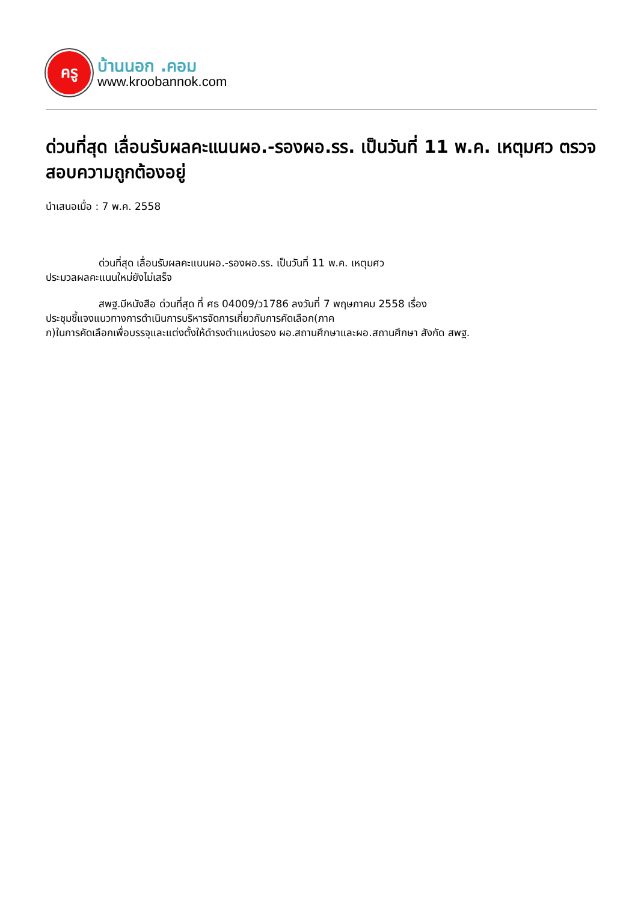ครู
บ้านนอก .คอม
www.kroobannok.com
ด่วนที่สุด เลื่อนรับผลคะแนนผอ.-รองผอ.รร. เป็นวันที่ 11 พ.ค. เหตุมศว ตรวจสอบความถูกต้องอยู่
นำเสนอเมื่อ : 7 พ.ค. 2558
ด่วนที่สุด เลื่อนรับผลคะแนนผอ.-รองผอ.รร. เป็นวันที่ 11 พ.ค. เหตุมศว
ประมวลผลคะแนนใหม่ยังไม่เสร็จ
สพฐ.มีหนังสือ ด่วนที่สุด ที่ ศธ 04009/ว1786 ลงวันที่ 7 พฤษภาคม 2558 เรื่อง
ประชุมชี้แจงแนวทางการดำเนินการบริหารจัดการเกี่ยวกับการคัดเลือก(ภาค
ก)ในการคัดเลือกเพื่อบรรจุและแต่งตั้งให้ดำรงตำแหน่งรอง ผอ.สถานศึกษาและผอ.สถานศึกษา สังกัด สพฐ.